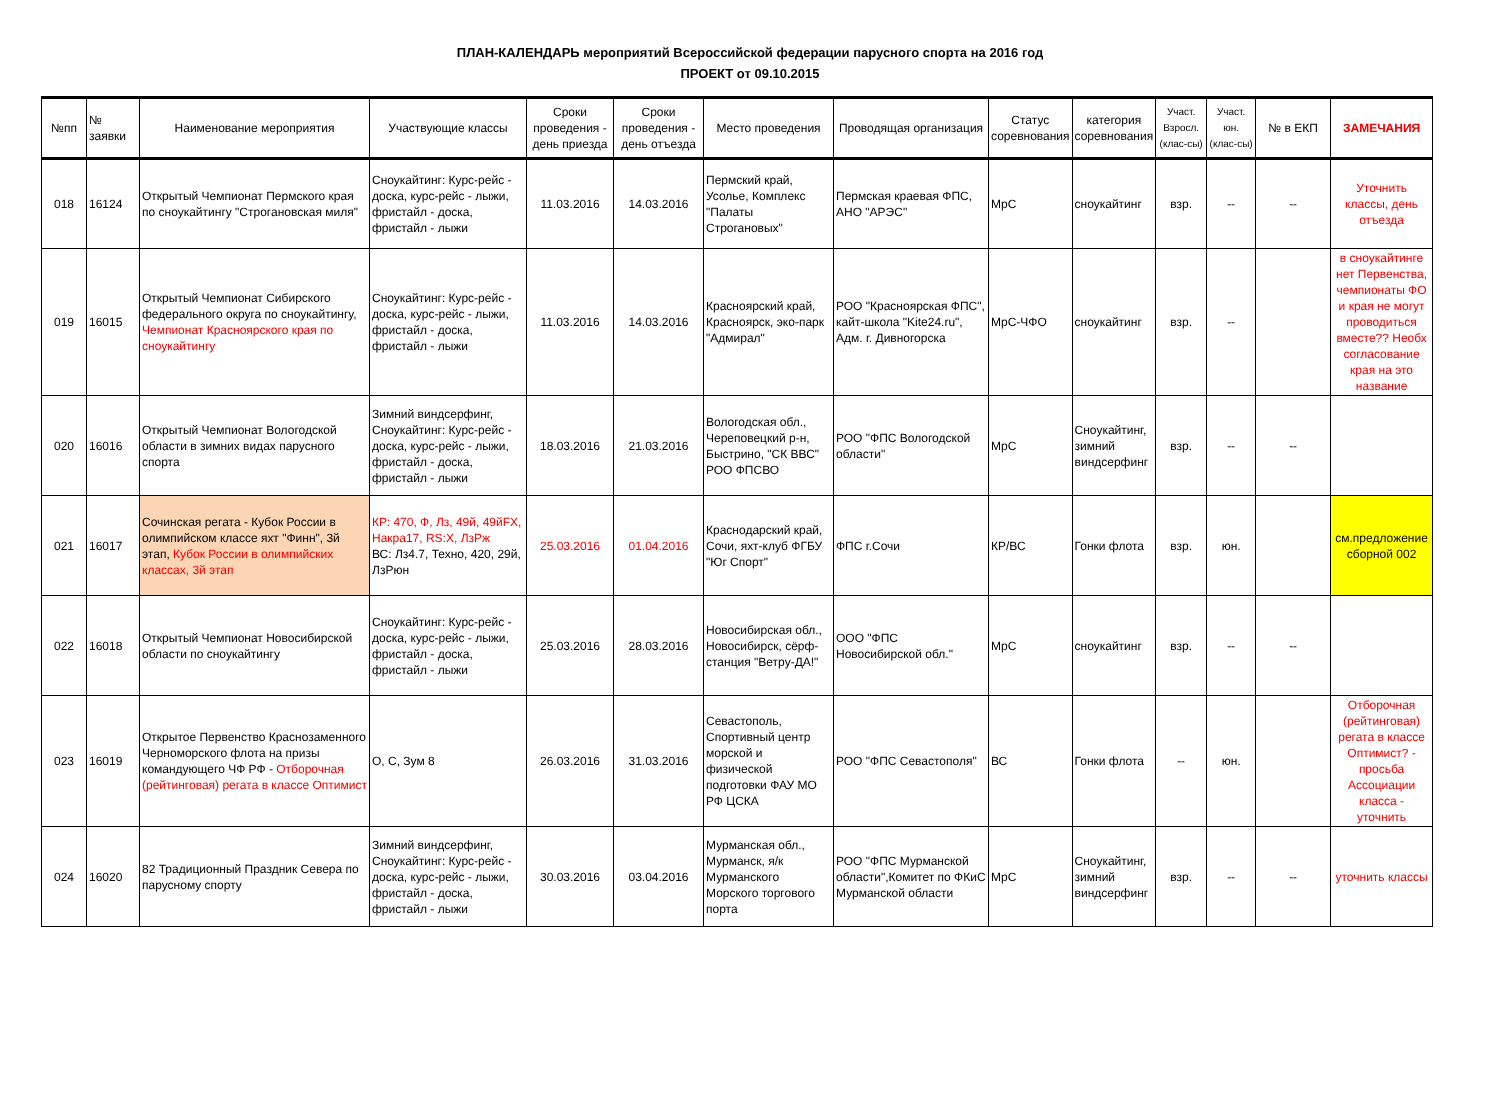ПЛАН-КАЛЕНДАРЬ мероприятий Всероссийской федерации парусного спорта на 2016 год
ПРОЕКТ от 09.10.2015
| №пп | № заявки | Наименование мероприятия | Участвующие классы | Сроки проведения - день приезда | Сроки проведения - день отъезда | Место проведения | Проводящая организация | Статус соревнования | категория соревнования | Участ. Взросл. (клас-сы) | Участ. юн. (клас-сы) | № в ЕКП | ЗАМЕЧАНИЯ |
| --- | --- | --- | --- | --- | --- | --- | --- | --- | --- | --- | --- | --- | --- |
| 018 | 16124 | Открытый Чемпионат Пермского края по сноукайтингу "Строгановская миля" | Сноукайтинг: Курс-рейс - доска, курс-рейс - лыжи, фристайл - доска, фристайл - лыжи | 11.03.2016 | 14.03.2016 | Пермский край, Усолье, Комплекс "Палаты Строгановых" | Пермская краевая ФПС, АНО "АРЭС" | МрС | сноукайтинг | взр. | -- | -- | Уточнить классы, день отъезда |
| 019 | 16015 | Открытый Чемпионат Сибирского федерального округа по сноукайтингу, Чемпионат Красноярского края по сноукайтингу | Сноукайтинг: Курс-рейс - доска, курс-рейс - лыжи, фристайл - доска, фристайл - лыжи | 11.03.2016 | 14.03.2016 | Красноярский край, Красноярск, эко-парк "Адмирал" | РОО "Красноярская ФПС", кайт-школа "Kite24.ru", Адм. г. Дивногорска | МрС-ЧФО | сноукайтинг | взр. | -- | | в сноукайтинге нет Первенства, чемпионаты ФО и края не могут проводиться вместе?? Необх согласование края на это название |
| 020 | 16016 | Открытый Чемпионат Вологодской области в зимних видах парусного спорта | Зимний виндсерфинг, Сноукайтинг: Курс-рейс - доска, курс-рейс - лыжи, фристайл - доска, фристайл - лыжи | 18.03.2016 | 21.03.2016 | Вологодская обл., Череповецкий р-н, Быстрино, "СК ВВС" РОО ФПСВО | РОО "ФПС Вологодской области" | МрС | Сноукайтинг, зимний виндсерфинг | взр. | -- | -- | |
| 021 | 16017 | Сочинская регата - Кубок России в олимпийском классе яхт "Финн", 3й этап, Кубок России в олимпийских классах, 3й этап | КР: 470, Ф, Лз, 49й, 49йFX, Накра17, RS:X, ЛзРж ВС: Лз4.7, Техно, 420, 29й, ЛзРюн | 25.03.2016 | 01.04.2016 | Краснодарский край, Сочи, яхт-клуб ФГБУ "Юг Спорт" | ФПС г.Сочи | КР/ВС | Гонки флота | взр. | юн. | | см.предложение сборной 002 |
| 022 | 16018 | Открытый Чемпионат Новосибирской области по сноукайтингу | Сноукайтинг: Курс-рейс - доска, курс-рейс - лыжи, фристайл - доска, фристайл - лыжи | 25.03.2016 | 28.03.2016 | Новосибирская обл., Новосибирск, сёрф-станция "Ветру-ДА!" | ООО "ФПС Новосибирской обл." | МрС | сноукайтинг | взр. | -- | -- | |
| 023 | 16019 | Открытое Первенство Краснозаменного Черноморского флота на призы командующего ЧФ РФ - Отборочная (рейтинговая) регата в классе Оптимист | О, С, Зум 8 | 26.03.2016 | 31.03.2016 | Севастополь, Спортивный центр морской и физической подготовки ФАУ МО РФ ЦСКА | РОО "ФПС Севастополя" | ВС | Гонки флота | -- | юн. | | Отборочная (рейтинговая) регата в классе Оптимист? - просьба Ассоциации класса - уточнить |
| 024 | 16020 | 82 Традиционный Праздник Севера по парусному спорту | Зимний виндсерфинг, Сноукайтинг: Курс-рейс - доска, курс-рейс - лыжи, фристайл - доска, фристайл - лыжи | 30.03.2016 | 03.04.2016 | Мурманская обл., Мурманск, я/к Мурманского Морского торгового порта | РОО "ФПС Мурманской области",Комитет по ФКиС Мурманской области | МрС | Сноукайтинг, зимний виндсерфинг | взр. | -- | -- | уточнить классы |